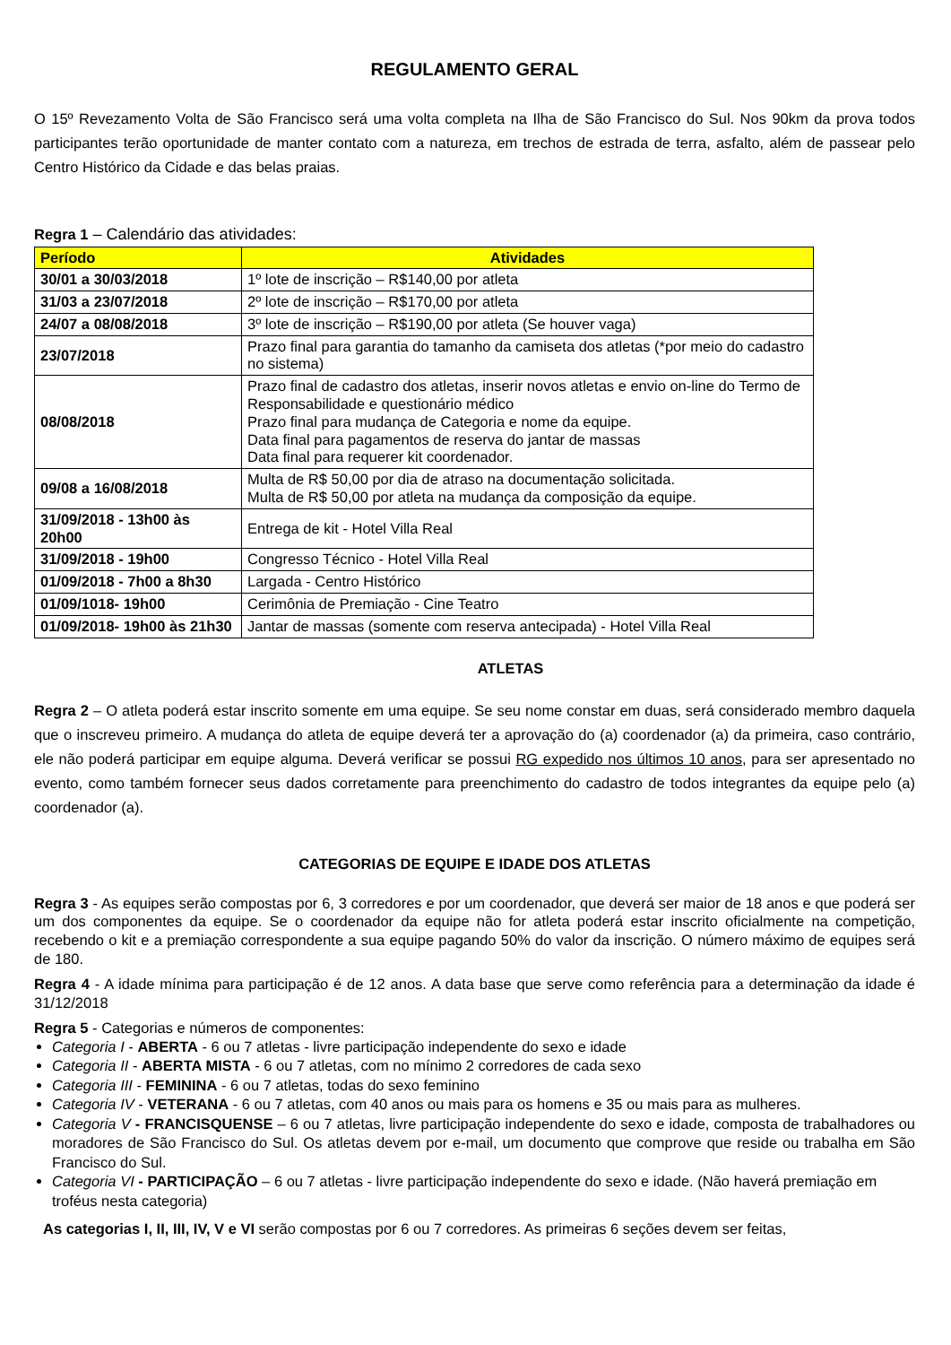REGULAMENTO GERAL
O 15º Revezamento Volta de São Francisco será uma volta completa na Ilha de São Francisco do Sul. Nos 90km da prova todos participantes terão oportunidade de manter contato com a natureza, em trechos de estrada de terra, asfalto, além de passear pelo Centro Histórico da Cidade e das belas praias.
Regra 1 – Calendário das atividades:
| Período | Atividades |
| --- | --- |
| 30/01 a 30/03/2018 | 1º lote de inscrição – R$140,00 por atleta |
| 31/03 a 23/07/2018 | 2º lote de inscrição – R$170,00 por atleta |
| 24/07 a 08/08/2018 | 3º lote de inscrição – R$190,00 por atleta (Se houver vaga) |
| 23/07/2018 | Prazo final para garantia do tamanho da camiseta dos atletas (*por meio do cadastro no sistema) |
| 08/08/2018 | Prazo final de cadastro dos atletas, inserir novos atletas e envio on-line do Termo de Responsabilidade e questionário médico Prazo final para mudança de Categoria e nome da equipe. Data final para pagamentos de reserva do jantar de massas Data final para requerer kit coordenador. |
| 09/08 a 16/08/2018 | Multa de R$ 50,00 por dia de atraso na documentação solicitada. Multa de R$ 50,00 por atleta na mudança da composição da equipe. |
| 31/09/2018 - 13h00 às 20h00 | Entrega de kit - Hotel Villa Real |
| 31/09/2018 - 19h00 | Congresso Técnico - Hotel Villa Real |
| 01/09/2018 - 7h00 a 8h30 | Largada - Centro Histórico |
| 01/09/1018- 19h00 | Cerimônia de Premiação - Cine Teatro |
| 01/09/2018- 19h00 às 21h30 | Jantar de massas (somente com reserva antecipada) - Hotel Villa Real |
ATLETAS
Regra 2 – O atleta poderá estar inscrito somente em uma equipe. Se seu nome constar em duas, será considerado membro daquela que o inscreveu primeiro. A mudança do atleta de equipe deverá ter a aprovação do (a) coordenador (a) da primeira, caso contrário, ele não poderá participar em equipe alguma. Deverá verificar se possui RG expedido nos últimos 10 anos, para ser apresentado no evento, como também fornecer seus dados corretamente para preenchimento do cadastro de todos integrantes da equipe pelo (a) coordenador (a).
CATEGORIAS DE EQUIPE E IDADE DOS ATLETAS
Regra 3 - As equipes serão compostas por 6, 3 corredores e por um coordenador, que deverá ser maior de 18 anos e que poderá ser um dos componentes da equipe. Se o coordenador da equipe não for atleta poderá estar inscrito oficialmente na competição, recebendo o kit e a premiação correspondente a sua equipe pagando 50% do valor da inscrição. O número máximo de equipes será de 180.
Regra 4 - A idade mínima para participação é de 12 anos. A data base que serve como referência para a determinação da idade é 31/12/2018
Regra 5 - Categorias e números de componentes:
Categoria I - ABERTA - 6 ou 7 atletas - livre participação independente do sexo e idade
Categoria II - ABERTA MISTA - 6 ou 7 atletas, com no mínimo 2 corredores de cada sexo
Categoria III - FEMININA - 6 ou 7 atletas, todas do sexo feminino
Categoria IV - VETERANA - 6 ou 7 atletas, com 40 anos ou mais para os homens e 35 ou mais para as mulheres.
Categoria V - FRANCISQUENSE – 6 ou 7 atletas, livre participação independente do sexo e idade, composta de trabalhadores ou moradores de São Francisco do Sul. Os atletas devem por e-mail, um documento que comprove que reside ou trabalha em São Francisco do Sul.
Categoria VI - PARTICIPAÇÃO – 6 ou 7 atletas - livre participação independente do sexo e idade. (Não haverá premiação em troféus nesta categoria)
As categorias I, II, III, IV, V e VI serão compostas por 6 ou 7 corredores. As primeiras 6 seções devem ser feitas,